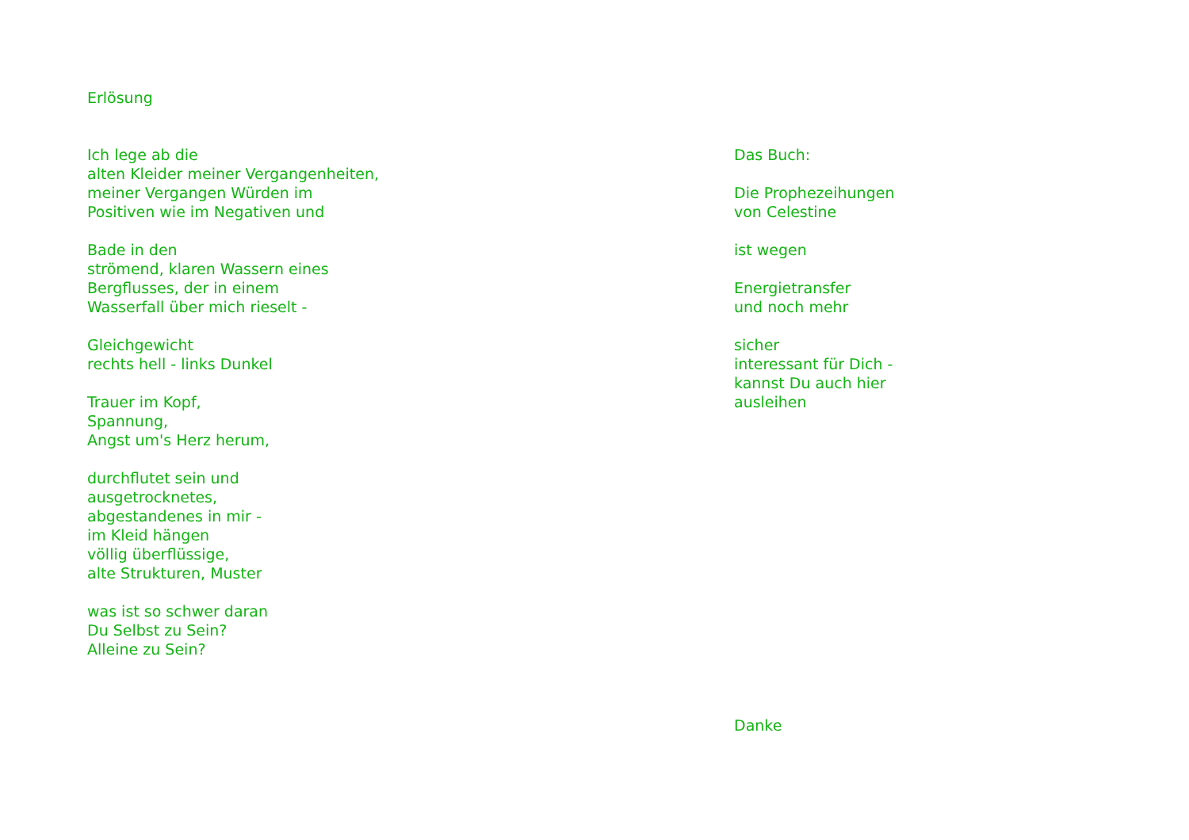Erlösung
Ich lege ab die
alten Kleider meiner Vergangenheiten,
meiner Vergangen Würden im
Positiven wie im Negativen und
Bade in den
strömend, klaren Wassern eines
Bergflusses, der in einem
Wasserfall über mich rieselt -
Gleichgewicht
rechts hell - links Dunkel
Trauer im Kopf,
Spannung,
Angst um's Herz herum,
durchflutet sein und
ausgetrocknetes,
abgestandenes in mir -
im Kleid hängen
völlig überflüssige,
alte Strukturen, Muster
was ist so schwer daran
Du Selbst zu Sein?
Alleine zu Sein?
Das Buch:
Die Prophezeihungen
von Celestine
ist wegen
Energietransfer
und noch mehr
sicher
interessant für Dich -
kannst Du auch hier
ausleihen
Danke